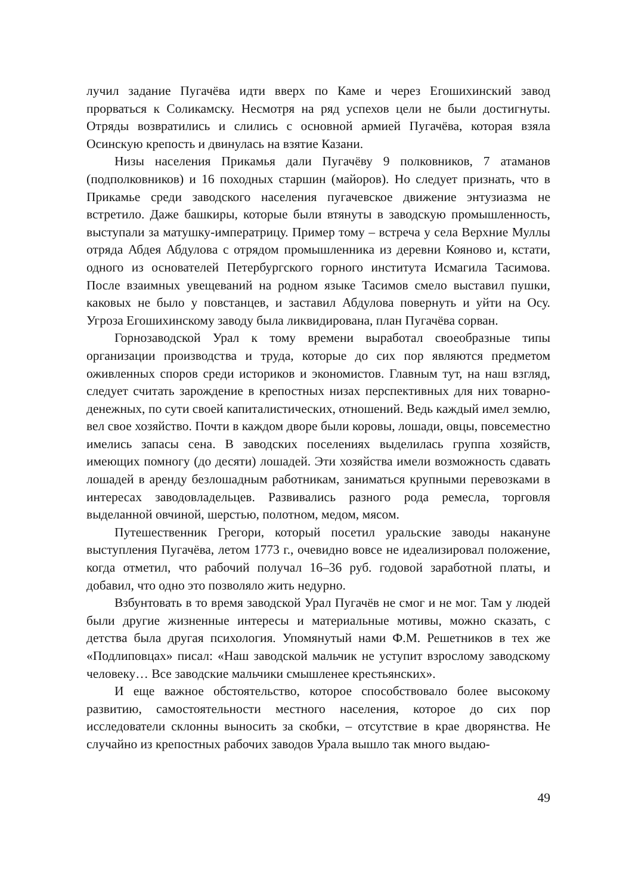лучил задание Пугачёва идти вверх по Каме и через Егошихинский завод прорваться к Соликамску. Несмотря на ряд успехов цели не были достигнуты. Отряды возвратились и слились с основной армией Пугачёва, которая взяла Осинскую крепость и двинулась на взятие Казани.
Низы населения Прикамья дали Пугачёву 9 полковников, 7 атаманов (подполковников) и 16 походных старшин (майоров). Но следует признать, что в Прикамье среди заводского населения пугачевское движение энтузиазма не встретило. Даже башкиры, которые были втянуты в заводскую промышленность, выступали за матушку-императрицу. Пример тому – встреча у села Верхние Муллы отряда Абдея Абдулова с отрядом промышленника из деревни Кояново и, кстати, одного из основателей Петербургского горного института Исмагила Тасимова. После взаимных увещеваний на родном языке Тасимов смело выставил пушки, каковых не было у повстанцев, и заставил Абдулова повернуть и уйти на Осу. Угроза Егошихинскому заводу была ликвидирована, план Пугачёва сорван.
Горнозаводской Урал к тому времени выработал своеобразные типы организации производства и труда, которые до сих пор являются предметом оживленных споров среди историков и экономистов. Главным тут, на наш взгляд, следует считать зарождение в крепостных низах перспективных для них товарно-денежных, по сути своей капиталистических, отношений. Ведь каждый имел землю, вел свое хозяйство. Почти в каждом дворе были коровы, лошади, овцы, повсеместно имелись запасы сена. В заводских поселениях выделилась группа хозяйств, имеющих помногу (до десяти) лошадей. Эти хозяйства имели возможность сдавать лошадей в аренду безлошадным работникам, заниматься крупными перевозками в интересах заводовладельцев. Развивались разного рода ремесла, торговля выделанной овчиной, шерстью, полотном, медом, мясом.
Путешественник Грегори, который посетил уральские заводы накануне выступления Пугачёва, летом 1773 г., очевидно вовсе не идеализировал положение, когда отметил, что рабочий получал 16–36 руб. годовой заработной платы, и добавил, что одно это позволяло жить недурно.
Взбунтовать в то время заводской Урал Пугачёв не смог и не мог. Там у людей были другие жизненные интересы и материальные мотивы, можно сказать, с детства была другая психология. Упомянутый нами Ф.М. Решетников в тех же «Подлиповцах» писал: «Наш заводской мальчик не уступит взрослому заводскому человеку… Все заводские мальчики смышленее крестьянских».
И еще важное обстоятельство, которое способствовало более высокому развитию, самостоятельности местного населения, которое до сих пор исследователи склонны выносить за скобки, – отсутствие в крае дворянства. Не случайно из крепостных рабочих заводов Урала вышло так много выдаю-
49